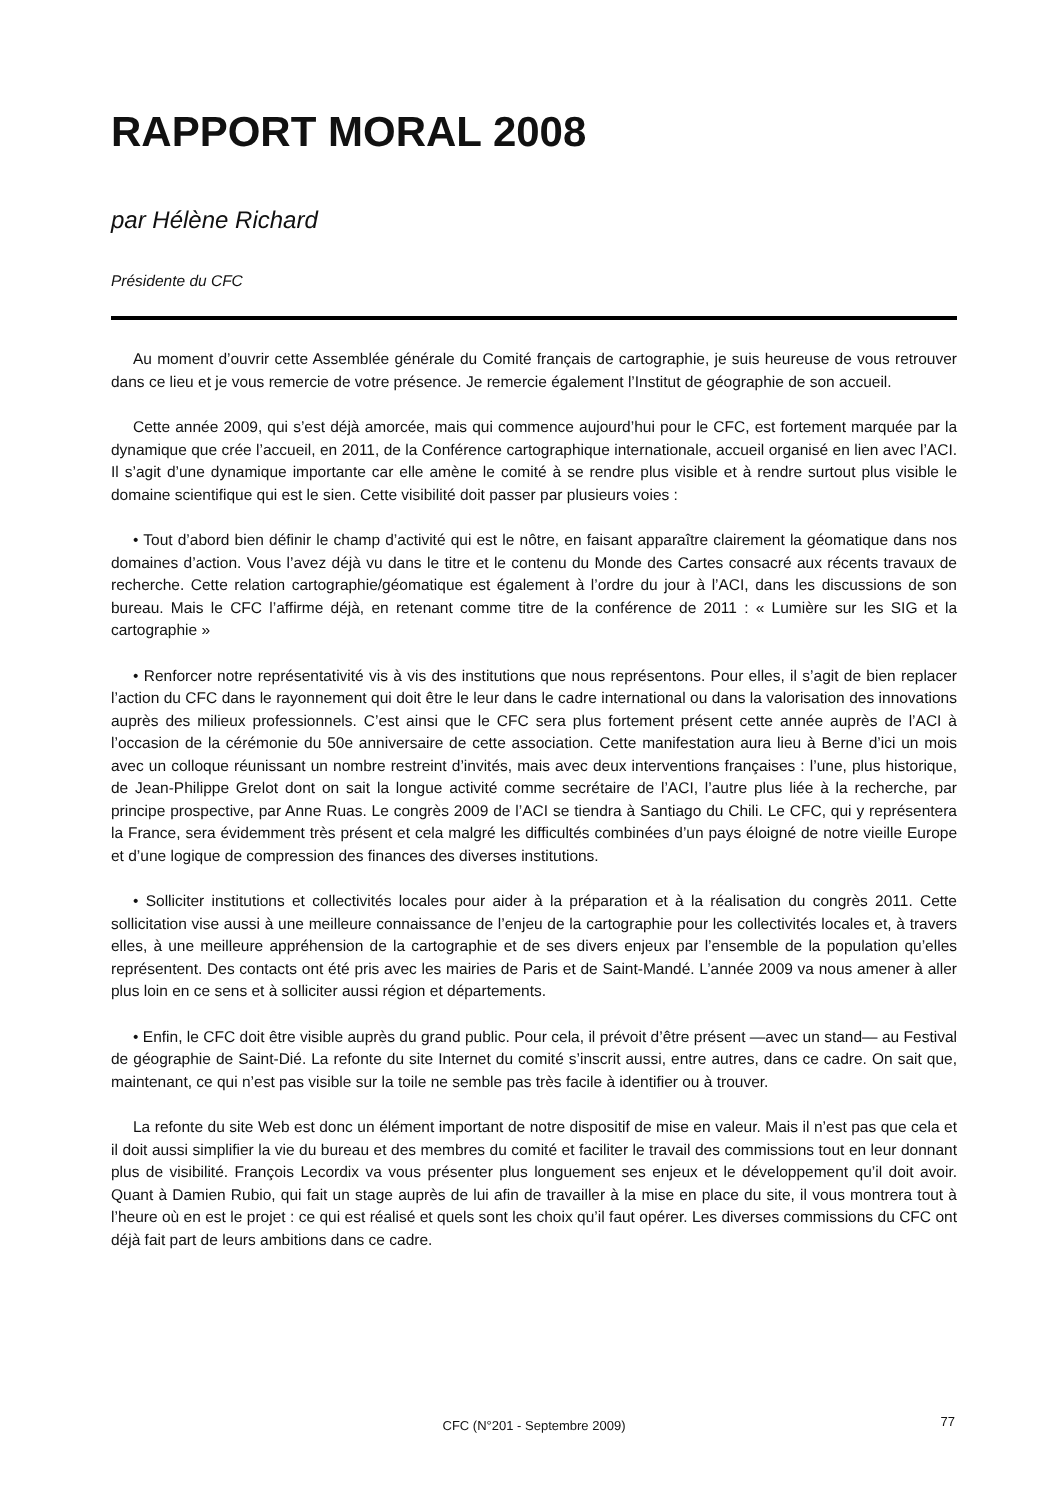RAPPORT MORAL 2008
par Hélène Richard
Présidente du CFC
Au moment d’ouvrir cette Assemblée générale du Comité français de cartographie, je suis heureuse de vous retrouver dans ce lieu et je vous remercie de votre présence. Je remercie également l’Institut de géographie de son accueil.
Cette année 2009, qui s’est déjà amorcée, mais qui commence aujourd’hui pour le CFC, est fortement marquée par la dynamique que crée l’accueil, en 2011, de la Conférence cartographique internationale, accueil organisé en lien avec l’ACI. Il s’agit d’une dynamique importante car elle amène le comité à se rendre plus visible et à rendre surtout plus visible le domaine scientifique qui est le sien. Cette visibilité doit passer par plusieurs voies :
• Tout d’abord bien définir le champ d’activité qui est le nôtre, en faisant apparaître clairement la géomatique dans nos domaines d’action. Vous l’avez déjà vu dans le titre et le contenu du Monde des Cartes consacré aux récents travaux de recherche. Cette relation cartographie/géomatique est également à l’ordre du jour à l’ACI, dans les discussions de son bureau. Mais le CFC l’affirme déjà, en retenant comme titre de la conférence de 2011 : « Lumière sur les SIG et la cartographie »
• Renforcer notre représentativité vis à vis des institutions que nous représentons. Pour elles, il s’agit de bien replacer l’action du CFC dans le rayonnement qui doit être le leur dans le cadre international ou dans la valorisation des innovations auprès des milieux professionnels. C’est ainsi que le CFC sera plus fortement présent cette année auprès de l’ACI à l’occasion de la cérémonie du 50e anniversaire de cette association. Cette manifestation aura lieu à Berne d’ici un mois avec un colloque réunissant un nombre restreint d’invités, mais avec deux interventions françaises : l’une, plus historique, de Jean-Philippe Grelot dont on sait la longue activité comme secrétaire de l’ACI, l’autre plus liée à la recherche, par principe prospective, par Anne Ruas. Le congrès 2009 de l’ACI se tiendra à Santiago du Chili. Le CFC, qui y représentera la France, sera évidemment très présent et cela malgré les difficultés combinées d’un pays éloigné de notre vieille Europe et d’une logique de compression des finances des diverses institutions.
• Solliciter institutions et collectivités locales pour aider à la préparation et à la réalisation du congrès 2011. Cette sollicitation vise aussi à une meilleure connaissance de l’enjeu de la cartographie pour les collectivités locales et, à travers elles, à une meilleure appréhension de la cartographie et de ses divers enjeux par l’ensemble de la population qu’elles représentent. Des contacts ont été pris avec les mairies de Paris et de Saint-Mandé. L’année 2009 va nous amener à aller plus loin en ce sens et à solliciter aussi région et départements.
• Enfin, le CFC doit être visible auprès du grand public. Pour cela, il prévoit d’être présent —avec un stand— au Festival de géographie de Saint-Dié. La refonte du site Internet du comité s’inscrit aussi, entre autres, dans ce cadre. On sait que, maintenant, ce qui n’est pas visible sur la toile ne semble pas très facile à identifier ou à trouver.
La refonte du site Web est donc un élément important de notre dispositif de mise en valeur. Mais il n’est pas que cela et il doit aussi simplifier la vie du bureau et des membres du comité et faciliter le travail des commissions tout en leur donnant plus de visibilité. François Lecordix va vous présenter plus longuement ses enjeux et le développement qu’il doit avoir. Quant à Damien Rubio, qui fait un stage auprès de lui afin de travailler à la mise en place du site, il vous montrera tout à l’heure où en est le projet : ce qui est réalisé et quels sont les choix qu’il faut opérer. Les diverses commissions du CFC ont déjà fait part de leurs ambitions dans ce cadre.
CFC (N°201 - Septembre 2009)
77